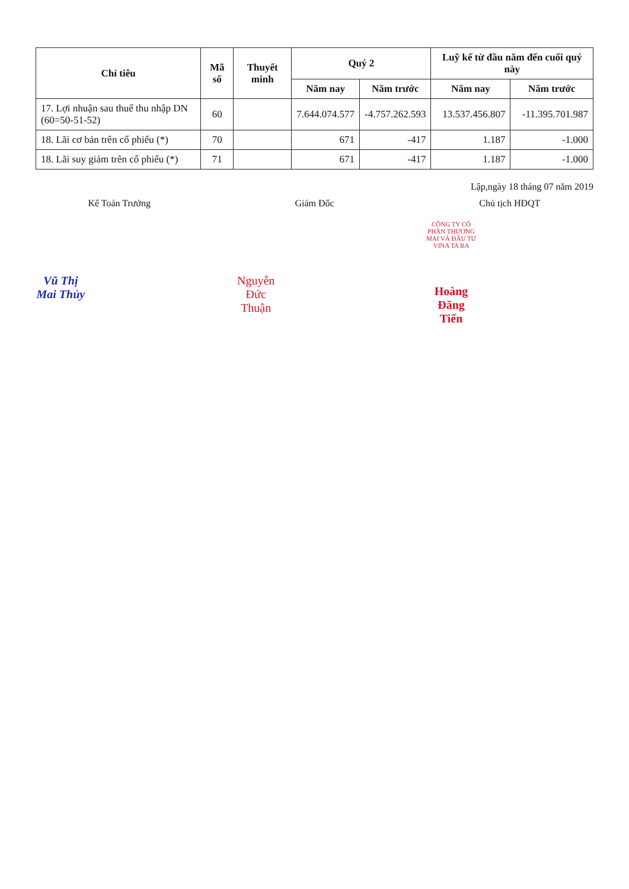| Chỉ tiêu | Mã số | Thuyết minh | Quý 2 | | Luỹ kế từ đầu năm đến cuối quý này | |
| --- | --- | --- | --- | --- | --- | --- |
| | | | Năm nay | Năm trước | Năm nay | Năm trước |
| 17. Lợi nhuận sau thuế thu nhập DN (60=50-51-52) | 60 | | 7.644.074.577 | -4.757.262.593 | 13.537.456.807 | -11.395.701.987 |
| 18. Lãi cơ bản trên cổ phiếu (*) | 70 | | 671 | -417 | 1.187 | -1.000 |
| 18. Lãi suy giảm trên cổ phiếu (*) | 71 | | 671 | -417 | 1.187 | -1.000 |
Lập,ngày 18 tháng 07 năm 2019
Kế Toán Trưởng
Vũ Thị Mai Thủy
Giám Đốc
Nguyễn Đức Thuận
Chủ tịch HĐQT
CÔNG TY CỔ PHẦN THƯƠNG MẠI VÀ ĐẦU TƯ VINA TA BA
Hoàng Đăng Tiến